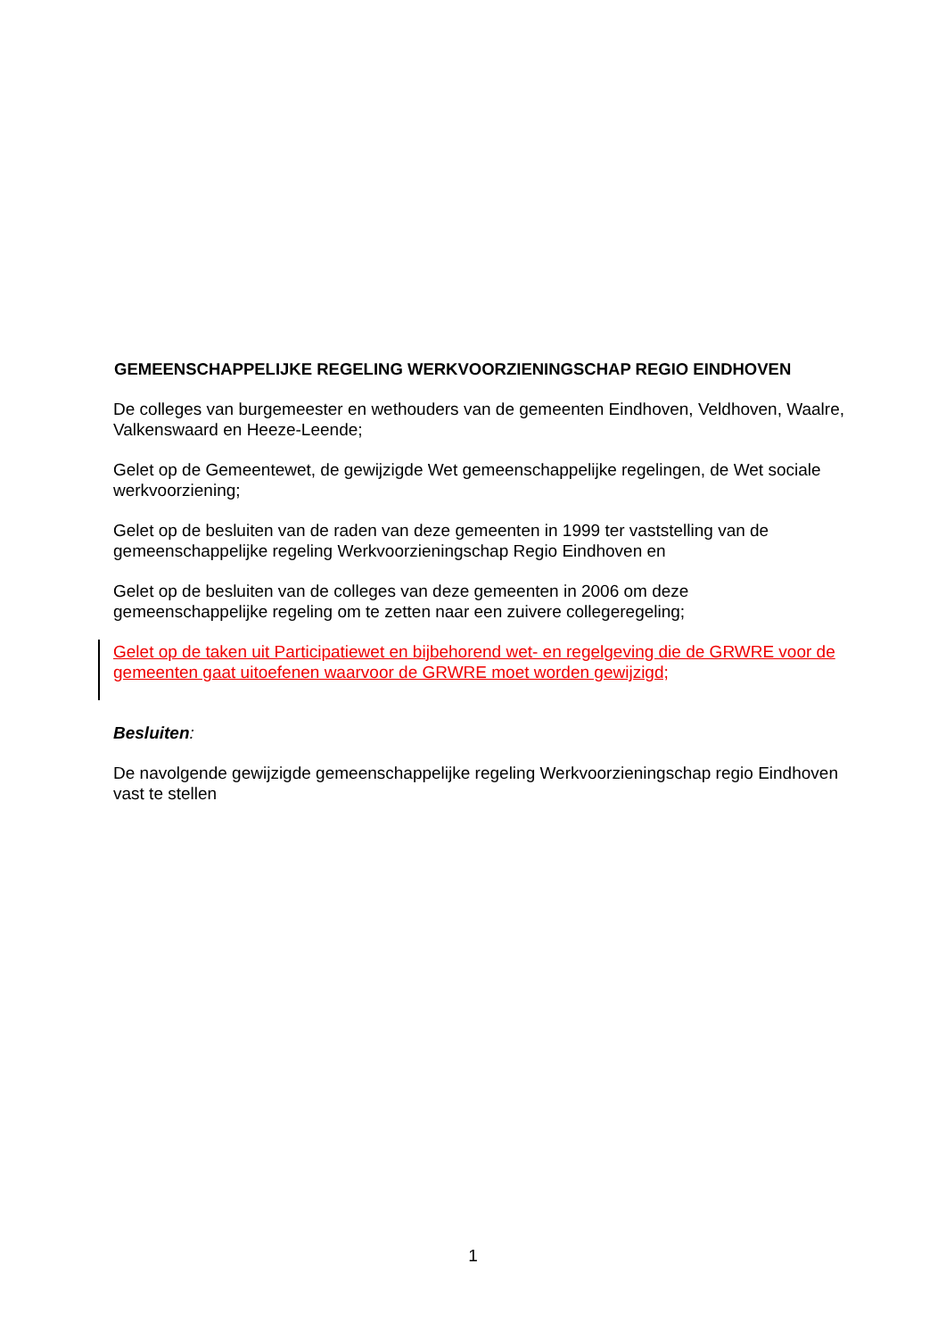GEMEENSCHAPPELIJKE REGELING WERKVOORZIENINGSCHAP REGIO EINDHOVEN
De colleges van burgemeester en wethouders van de gemeenten Eindhoven, Veldhoven, Waalre, Valkenswaard en Heeze-Leende;
Gelet op de Gemeentewet, de gewijzigde Wet gemeenschappelijke regelingen, de Wet sociale werkvoorziening;
Gelet op de besluiten van de raden van deze gemeenten in 1999 ter vaststelling van de gemeenschappelijke regeling Werkvoorzieningschap Regio Eindhoven en
Gelet op de besluiten van de colleges van deze gemeenten in 2006 om deze gemeenschappelijke regeling om te zetten naar een zuivere collegeregeling;
Gelet op de taken uit Participatiewet en bijbehorend wet- en regelgeving die de GRWRE voor de gemeenten gaat uitoefenen waarvoor de GRWRE moet worden gewijzigd;
Besluiten:
De navolgende gewijzigde gemeenschappelijke regeling Werkvoorzieningschap regio Eindhoven vast te stellen
1